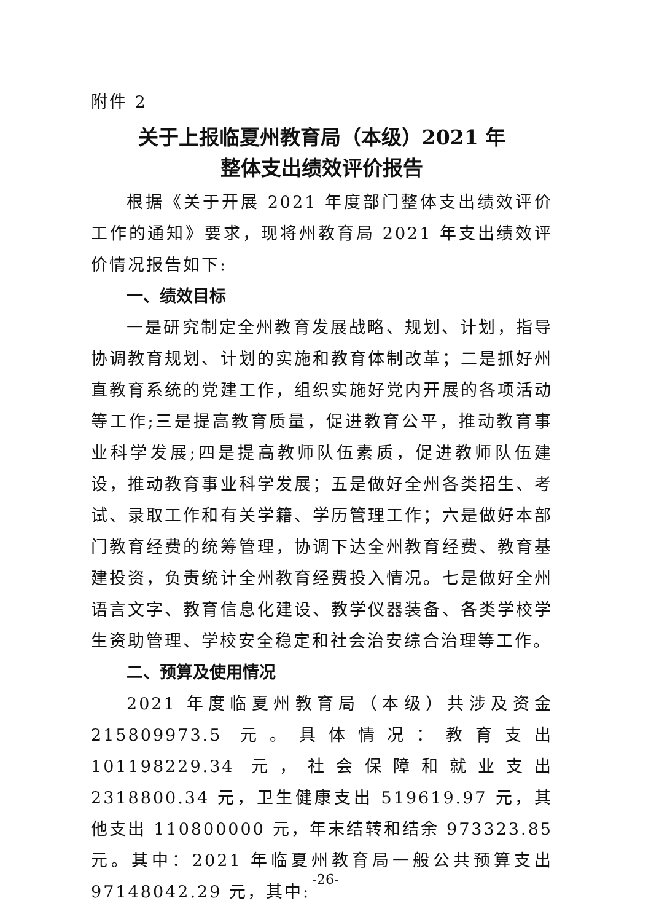附件 2
关于上报临夏州教育局（本级）2021 年
整体支出绩效评价报告
根据《关于开展 2021 年度部门整体支出绩效评价工作的通知》要求，现将州教育局 2021 年支出绩效评价情况报告如下:
一、绩效目标
一是研究制定全州教育发展战略、规划、计划，指导协调教育规划、计划的实施和教育体制改革；二是抓好州直教育系统的党建工作，组织实施好党内开展的各项活动等工作;三是提高教育质量，促进教育公平，推动教育事业科学发展;四是提高教师队伍素质，促进教师队伍建设，推动教育事业科学发展；五是做好全州各类招生、考试、录取工作和有关学籍、学历管理工作；六是做好本部门教育经费的统筹管理，协调下达全州教育经费、教育基建投资，负责统计全州教育经费投入情况。七是做好全州语言文字、教育信息化建设、教学仪器装备、各类学校学生资助管理、学校安全稳定和社会治安综合治理等工作。
二、预算及使用情况
2021 年度临夏州教育局（本级）共涉及资金 215809973.5 元。具体情况：教育支出 101198229.34 元，社会保障和就业支出 2318800.34 元，卫生健康支出 519619.97 元，其他支出 110800000 元，年末结转和结余 973323.85 元。其中：2021 年临夏州教育局一般公共预算支出 97148042.29 元，其中:
-26-